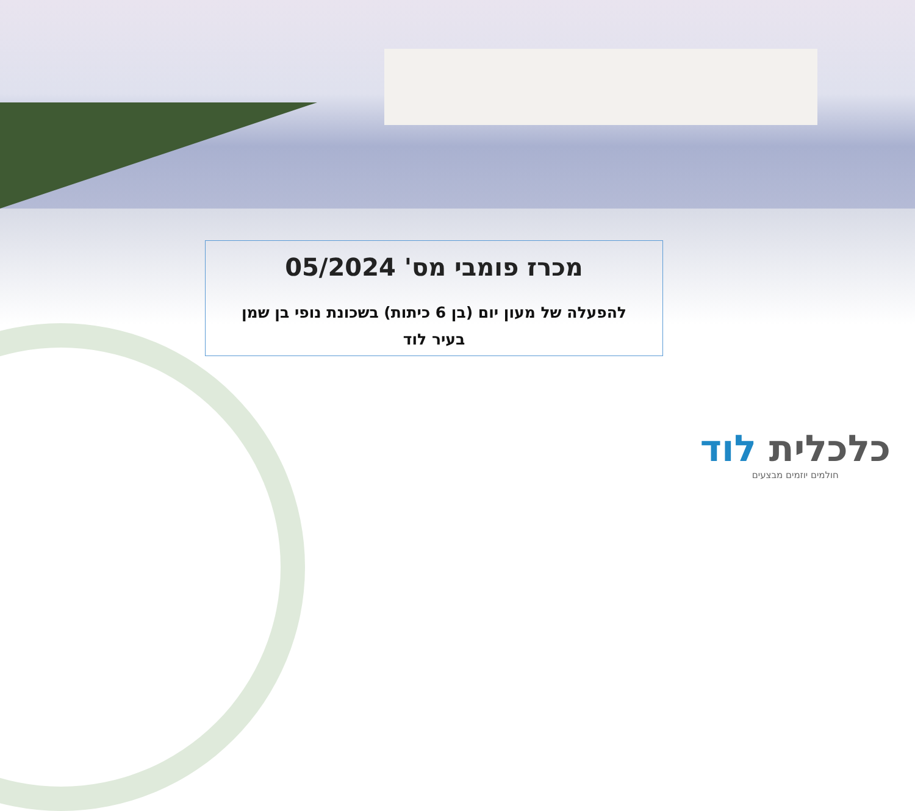מכרז פומבי מס' 05/2024
להפעלה של מעון יום (בן 6 כיתות) בשכונת נופי בן שמן בעיר לוד
כלכלית לוד
חולמים יוזמים מבצעים